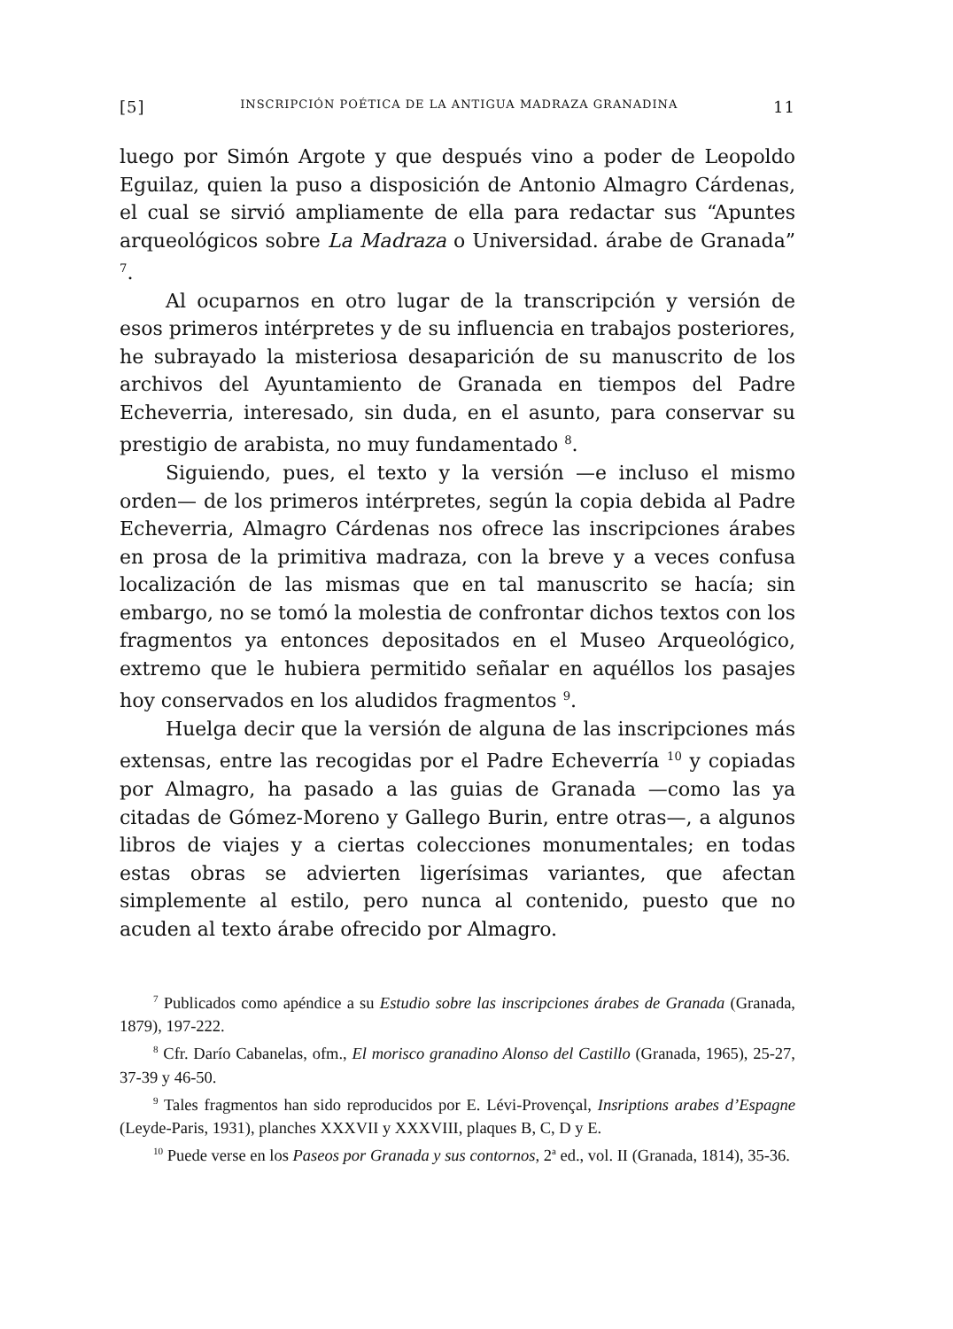[5] INSCRIPCIÓN POÉTICA DE LA ANTIGUA MADRAZA GRANADINA 11
luego por Simón Argote y que después vino a poder de Leopoldo Eguilaz, quien la puso a disposición de Antonio Almagro Cárdenas, el cual se sirvió ampliamente de ella para redactar sus “Apuntes arqueológicos sobre La Madraza o Universidad. árabe de Granada” <sup>7</sup>.
Al ocuparnos en otro lugar de la transcripción y versión de esos primeros intérpretes y de su influencia en trabajos posteriores, he subrayado la misteriosa desaparición de su manuscrito de los archivos del Ayuntamiento de Granada en tiempos del Padre Echeverria, interesado, sin duda, en el asunto, para conservar su prestigio de arabista, no muy fundamentado <sup>8</sup>.
Siguiendo, pues, el texto y la versión —e incluso el mismo orden— de los primeros intérpretes, según la copia debida al Padre Echeverria, Almagro Cárdenas nos ofrece las inscripciones árabes en prosa de la primitiva madraza, con la breve y a veces confusa localización de las mismas que en tal manuscrito se hacía; sin embargo, no se tomó la molestia de confrontar dichos textos con los fragmentos ya entonces depositados en el Museo Arqueológico, extremo que le hubiera permitido señalar en aquéllos los pasajes hoy conservados en los aludidos fragmentos <sup>9</sup>.
Huelga decir que la versión de alguna de las inscripciones más extensas, entre las recogidas por el Padre Echeverría <sup>10</sup> y copiadas por Almagro, ha pasado a las guias de Granada —como las ya citadas de Gómez-Moreno y Gallego Burin, entre otras—, a algunos libros de viajes y a ciertas colecciones monumentales; en todas estas obras se advierten ligerísimas variantes, que afectan simplemente al estilo, pero nunca al contenido, puesto que no acuden al texto árabe ofrecido por Almagro.
<sup>7</sup> Publicados como apéndice a su Estudio sobre las inscripciones árabes de Granada (Granada, 1879), 197-222.
<sup>8</sup> Cfr. Darío Cabanelas, ofm., El morisco granadino Alonso del Castillo (Granada, 1965), 25-27, 37-39 y 46-50.
<sup>9</sup> Tales fragmentos han sido reproducidos por E. Lévi-Provençal, Insriptions arabes d’Espagne (Leyde-Paris, 1931), planches XXXVII y XXXVIII, plaques B, C, D y E.
<sup>10</sup> Puede verse en los Paseos por Granada y sus contornos, 2<sup>a</sup> ed., vol. II (Granada, 1814), 35-36.